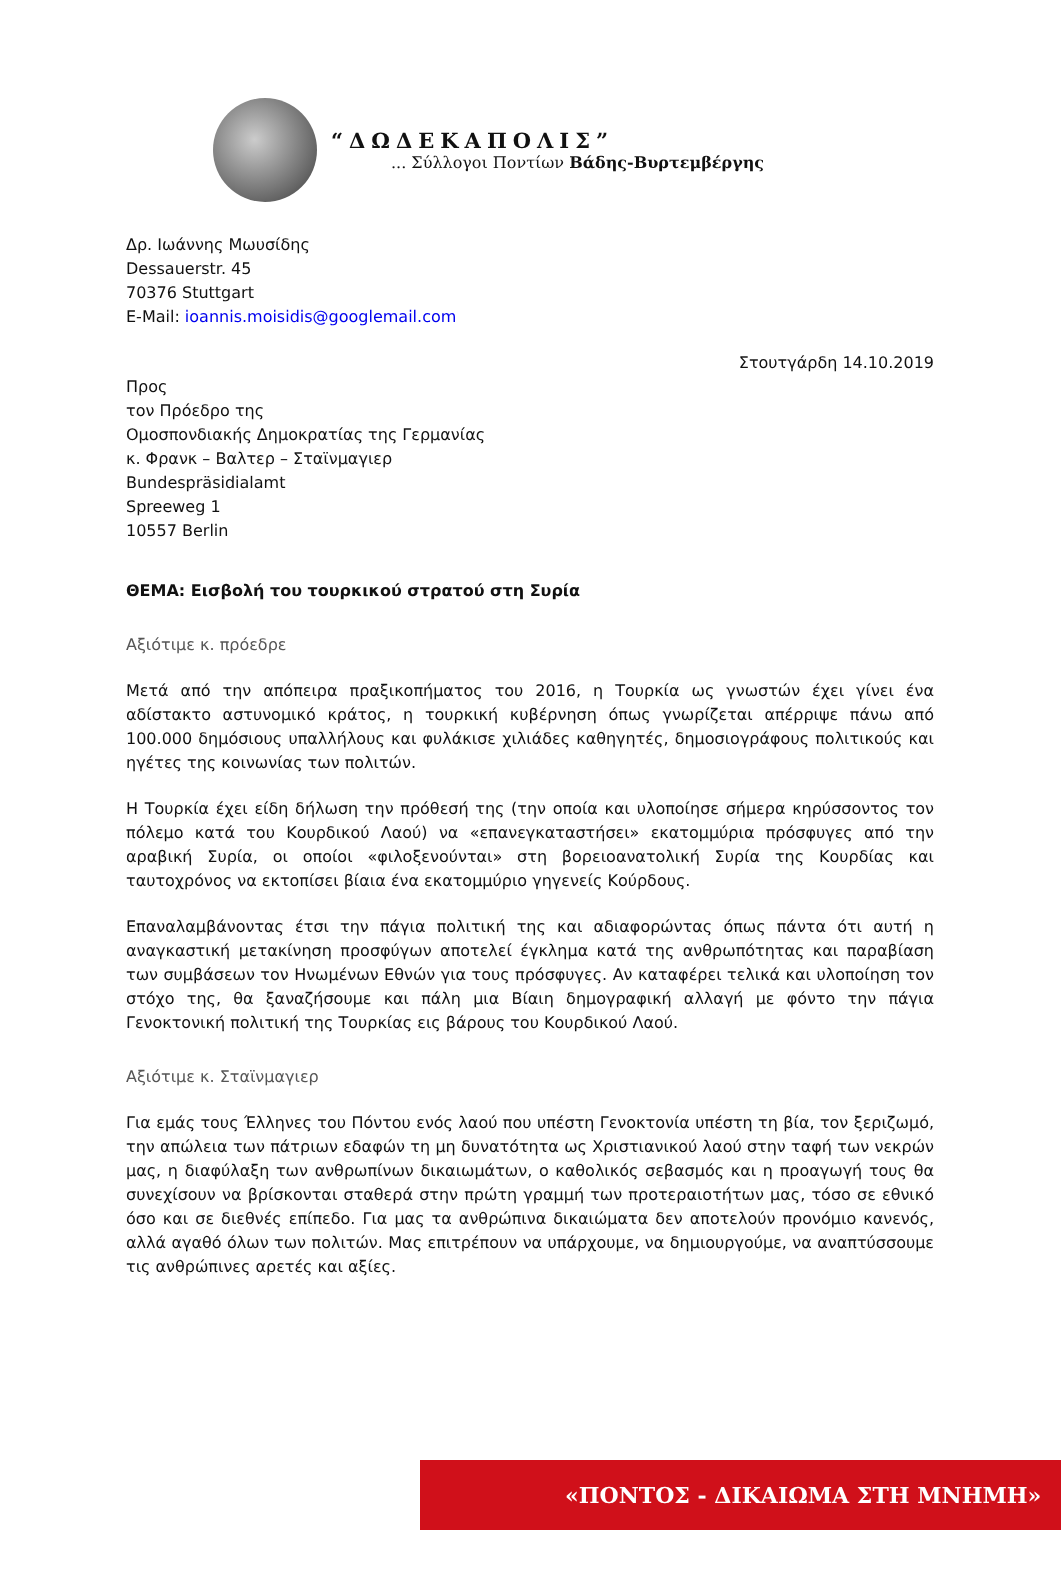“ΔΩΔΕΚΑΠΟΛΙΣ”
... Σύλλογοι Ποντίων Βάδης-Βυρτεμβέργης
Δρ. Ιωάννης Μωυσίδης
Dessauerstr. 45
70376 Stuttgart
E-Mail: ioannis.moisidis@googlemail.com
Στουτγάρδη 14.10.2019
Προς
τον Πρόεδρο της
Ομοσπονδιακής Δημοκρατίας της Γερμανίας
κ. Φρανκ – Βαλτερ – Σταϊνμαγιερ
Bundespräsidialamt
Spreeweg 1
10557 Berlin
ΘΕΜΑ: Εισβολή του τουρκικού στρατού στη Συρία
Αξιότιμε κ. πρόεδρε
Μετά από την απόπειρα πραξικοπήματος του 2016, η Τουρκία ως γνωστών έχει γίνει ένα αδίστακτο αστυνομικό κράτος, η τουρκική κυβέρνηση όπως γνωρίζεται απέρριψε πάνω από 100.000 δημόσιους υπαλλήλους και φυλάκισε χιλιάδες καθηγητές, δημοσιογράφους πολιτικούς και ηγέτες της κοινωνίας των πολιτών.
Η Τουρκία έχει είδη δήλωση την πρόθεσή της (την οποία και υλοποίησε σήμερα κηρύσσοντος τον πόλεμο κατά του Κουρδικού Λαού) να «επανεγκαταστήσει» εκατομμύρια πρόσφυγες από την αραβική Συρία, οι οποίοι «φιλοξενούνται» στη βορειοανατολική Συρία της Κουρδίας και ταυτοχρόνος να εκτοπίσει βίαια ένα εκατομμύριο γηγενείς Κούρδους.
Επαναλαμβάνοντας έτσι την πάγια πολιτική της και αδιαφορώντας όπως πάντα ότι αυτή η αναγκαστική μετακίνηση προσφύγων αποτελεί έγκλημα κατά της ανθρωπότητας και παραβίαση των συμβάσεων τον Ηνωμένων Εθνών για τους πρόσφυγες. Αν καταφέρει τελικά και υλοποίηση τον στόχο της, θα ξαναζήσουμε και πάλη μια Βίαιη δημογραφική αλλαγή με φόντο την πάγια Γενοκτονική πολιτική της Τουρκίας εις βάρους του Κουρδικού Λαού.
Αξιότιμε κ. Σταϊνμαγιερ
Για εμάς τους Έλληνες του Πόντου ενός λαού που υπέστη Γενοκτονία υπέστη τη βία, τον ξεριζωμό, την απώλεια των πάτριων εδαφών τη μη δυνατότητα ως Χριστιανικού λαού στην ταφή των νεκρών μας, η διαφύλαξη των ανθρωπίνων δικαιωμάτων, ο καθολικός σεβασμός και η προαγωγή τους θα συνεχίσουν να βρίσκονται σταθερά στην πρώτη γραμμή των προτεραιοτήτων μας, τόσο σε εθνικό όσο και σε διεθνές επίπεδο. Για μας τα ανθρώπινα δικαιώματα δεν αποτελούν προνόμιο κανενός, αλλά αγαθό όλων των πολιτών. Μας επιτρέπουν να υπάρχουμε, να δημιουργούμε, να αναπτύσσουμε τις ανθρώπινες αρετές και αξίες.
«ΠΟΝΤΟΣ - ΔΙΚΑΙΩΜΑ ΣΤΗ ΜΝΗΜΗ»